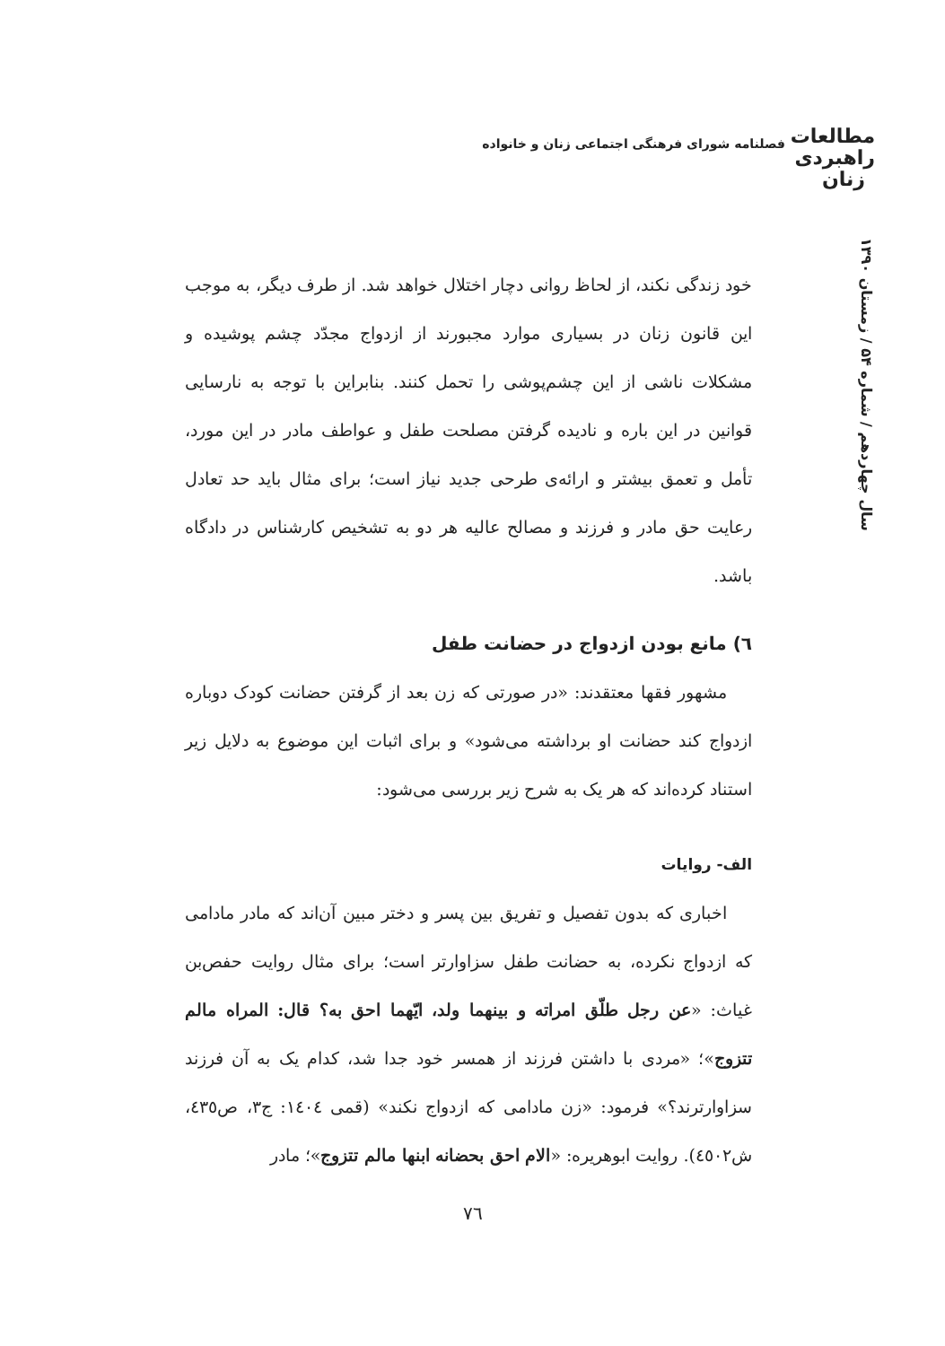مطالعات
راهبردی
زنان
فصلنامه شورای فرهنگی اجتماعی زنان و خانواده
سال چهاردهم / شماره ۵۴ / زمستان ۱۳۹۰
خود زندگی نکند، از لحاظ روانی دچار اختلال خواهد شد. از طرف دیگر، به موجب این قانون زنان در بسیاری موارد مجبورند از ازدواج مجدّد چشم پوشیده و مشکلات ناشی از این چشم‌پوشی را تحمل کنند. بنابراین با توجه به نارسایی قوانین در این باره و نادیده گرفتن مصلحت طفل و عواطف مادر در این مورد، تأمل و تعمق بیشتر و ارائه‌ی طرحی جدید نیاز است؛ برای مثال باید حد تعادل رعایت حق مادر و فرزند و مصالح عالیه هر دو به تشخیص کارشناس در دادگاه باشد.
٦) مانع بودن ازدواج در حضانت طفل
مشهور فقها معتقدند: «در صورتی که زن بعد از گرفتن حضانت کودک دوباره ازدواج کند حضانت او برداشته می‌شود» و برای اثبات این موضوع به دلایل زیر استناد کرده‌اند که هر یک به شرح زیر بررسی می‌شود:
الف- روایات
اخباری که بدون تفصیل و تفریق بین پسر و دختر مبین آن‌اند که مادر مادامی که ازدواج نکرده، به حضانت طفل سزاوارتر است؛ برای مثال روایت حفص‌بن غیاث: «عن رجل طلّق امراته و بینهما ولد، ایّهما احق به؟ قال: المراه مالم تتزوج»؛ «مردی با داشتن فرزند از همسر خود جدا شد، کدام یک به آن فرزند سزاوارترند؟» فرمود: «زن مادامی که ازدواج نکند» (قمی ١٤٠٤: ج٣، ص٤٣٥، ش٤٥٠٢). روایت ابوهریره: «الام احق بحضانه ابنها مالم تتزوج»؛ مادر
٧٦